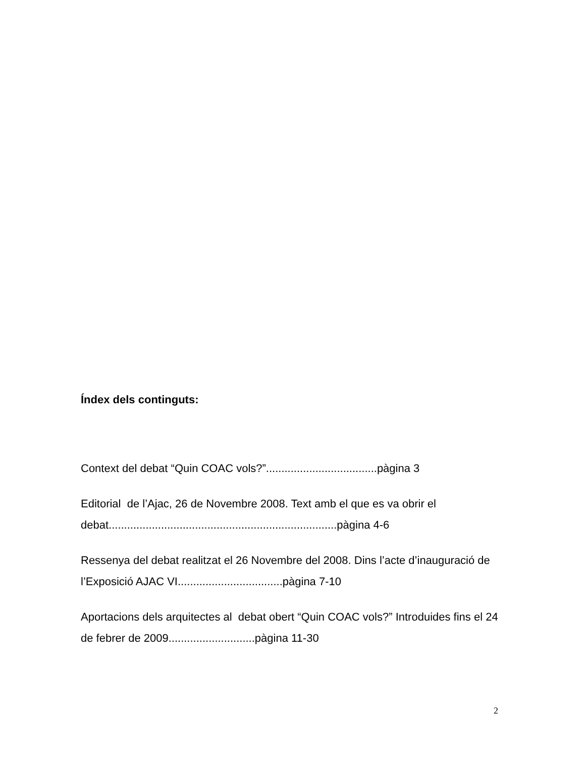Índex dels continguts:
Context del debat “Quin COAC vols?”....................................pàgina 3
Editorial de l’Ajac, 26 de Novembre 2008. Text amb el que es va obrir el debat..........................................................................pàgina 4-6
Ressenya del debat realitzat el 26 Novembre del 2008. Dins l’acte d’inauguració de l’Exposició AJAC VI..................................pàgina 7-10
Aportacions dels arquitectes al debat obert “Quin COAC vols?” Introduides fins el 24 de febrer de 2009............................pàgina 11-30
2